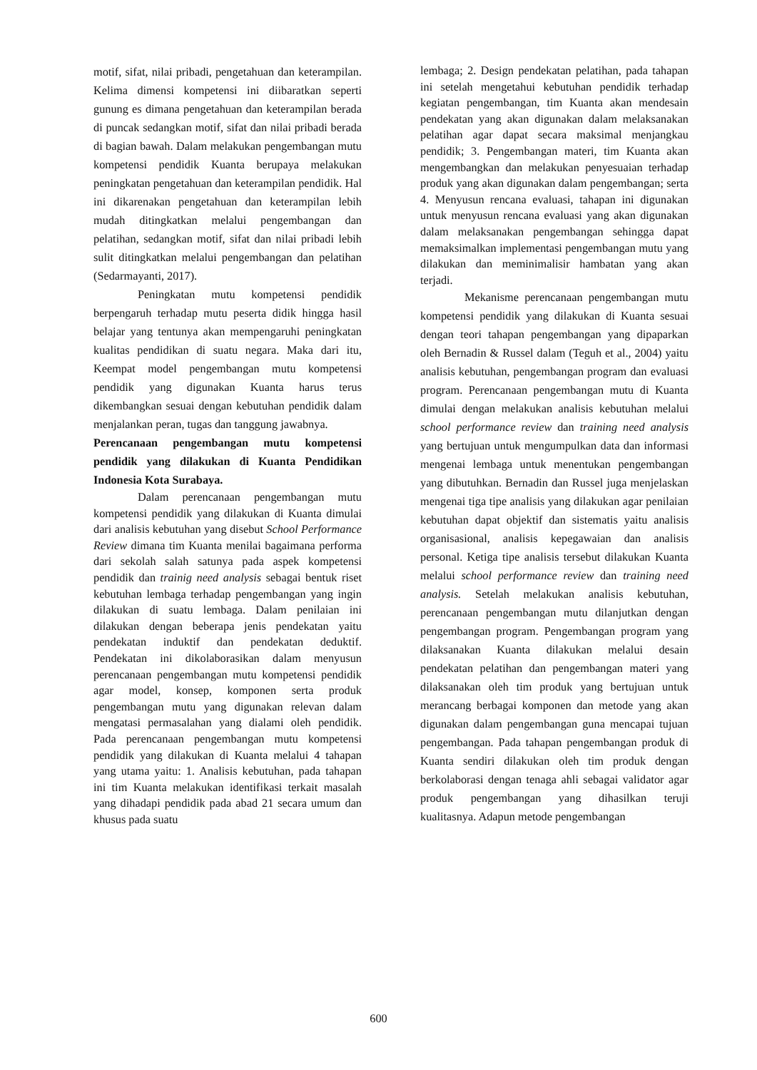motif, sifat, nilai pribadi, pengetahuan dan keterampilan. Kelima dimensi kompetensi ini diibaratkan seperti gunung es dimana pengetahuan dan keterampilan berada di puncak sedangkan motif, sifat dan nilai pribadi berada di bagian bawah. Dalam melakukan pengembangan mutu kompetensi pendidik Kuanta berupaya melakukan peningkatan pengetahuan dan keterampilan pendidik. Hal ini dikarenakan pengetahuan dan keterampilan lebih mudah ditingkatkan melalui pengembangan dan pelatihan, sedangkan motif, sifat dan nilai pribadi lebih sulit ditingkatkan melalui pengembangan dan pelatihan (Sedarmayanti, 2017).
Peningkatan mutu kompetensi pendidik berpengaruh terhadap mutu peserta didik hingga hasil belajar yang tentunya akan mempengaruhi peningkatan kualitas pendidikan di suatu negara. Maka dari itu, Keempat model pengembangan mutu kompetensi pendidik yang digunakan Kuanta harus terus dikembangkan sesuai dengan kebutuhan pendidik dalam menjalankan peran, tugas dan tanggung jawabnya.
Perencanaan pengembangan mutu kompetensi pendidik yang dilakukan di Kuanta Pendidikan Indonesia Kota Surabaya.
Dalam perencanaan pengembangan mutu kompetensi pendidik yang dilakukan di Kuanta dimulai dari analisis kebutuhan yang disebut School Performance Review dimana tim Kuanta menilai bagaimana performa dari sekolah salah satunya pada aspek kompetensi pendidik dan trainig need analysis sebagai bentuk riset kebutuhan lembaga terhadap pengembangan yang ingin dilakukan di suatu lembaga. Dalam penilaian ini dilakukan dengan beberapa jenis pendekatan yaitu pendekatan induktif dan pendekatan deduktif. Pendekatan ini dikolaborasikan dalam menyusun perencanaan pengembangan mutu kompetensi pendidik agar model, konsep, komponen serta produk pengembangan mutu yang digunakan relevan dalam mengatasi permasalahan yang dialami oleh pendidik. Pada perencanaan pengembangan mutu kompetensi pendidik yang dilakukan di Kuanta melalui 4 tahapan yang utama yaitu: 1. Analisis kebutuhan, pada tahapan ini tim Kuanta melakukan identifikasi terkait masalah yang dihadapi pendidik pada abad 21 secara umum dan khusus pada suatu
lembaga; 2. Design pendekatan pelatihan, pada tahapan ini setelah mengetahui kebutuhan pendidik terhadap kegiatan pengembangan, tim Kuanta akan mendesain pendekatan yang akan digunakan dalam melaksanakan pelatihan agar dapat secara maksimal menjangkau pendidik; 3. Pengembangan materi, tim Kuanta akan mengembangkan dan melakukan penyesuaian terhadap produk yang akan digunakan dalam pengembangan; serta 4. Menyusun rencana evaluasi, tahapan ini digunakan untuk menyusun rencana evaluasi yang akan digunakan dalam melaksanakan pengembangan sehingga dapat memaksimalkan implementasi pengembangan mutu yang dilakukan dan meminimalisir hambatan yang akan terjadi.
Mekanisme perencanaan pengembangan mutu kompetensi pendidik yang dilakukan di Kuanta sesuai dengan teori tahapan pengembangan yang dipaparkan oleh Bernadin & Russel dalam (Teguh et al., 2004) yaitu analisis kebutuhan, pengembangan program dan evaluasi program. Perencanaan pengembangan mutu di Kuanta dimulai dengan melakukan analisis kebutuhan melalui school performance review dan training need analysis yang bertujuan untuk mengumpulkan data dan informasi mengenai lembaga untuk menentukan pengembangan yang dibutuhkan. Bernadin dan Russel juga menjelaskan mengenai tiga tipe analisis yang dilakukan agar penilaian kebutuhan dapat objektif dan sistematis yaitu analisis organisasional, analisis kepegawaian dan analisis personal. Ketiga tipe analisis tersebut dilakukan Kuanta melalui school performance review dan training need analysis. Setelah melakukan analisis kebutuhan, perencanaan pengembangan mutu dilanjutkan dengan pengembangan program. Pengembangan program yang dilaksanakan Kuanta dilakukan melalui desain pendekatan pelatihan dan pengembangan materi yang dilaksanakan oleh tim produk yang bertujuan untuk merancang berbagai komponen dan metode yang akan digunakan dalam pengembangan guna mencapai tujuan pengembangan. Pada tahapan pengembangan produk di Kuanta sendiri dilakukan oleh tim produk dengan berkolaborasi dengan tenaga ahli sebagai validator agar produk pengembangan yang dihasilkan teruji kualitasnya. Adapun metode pengembangan
600